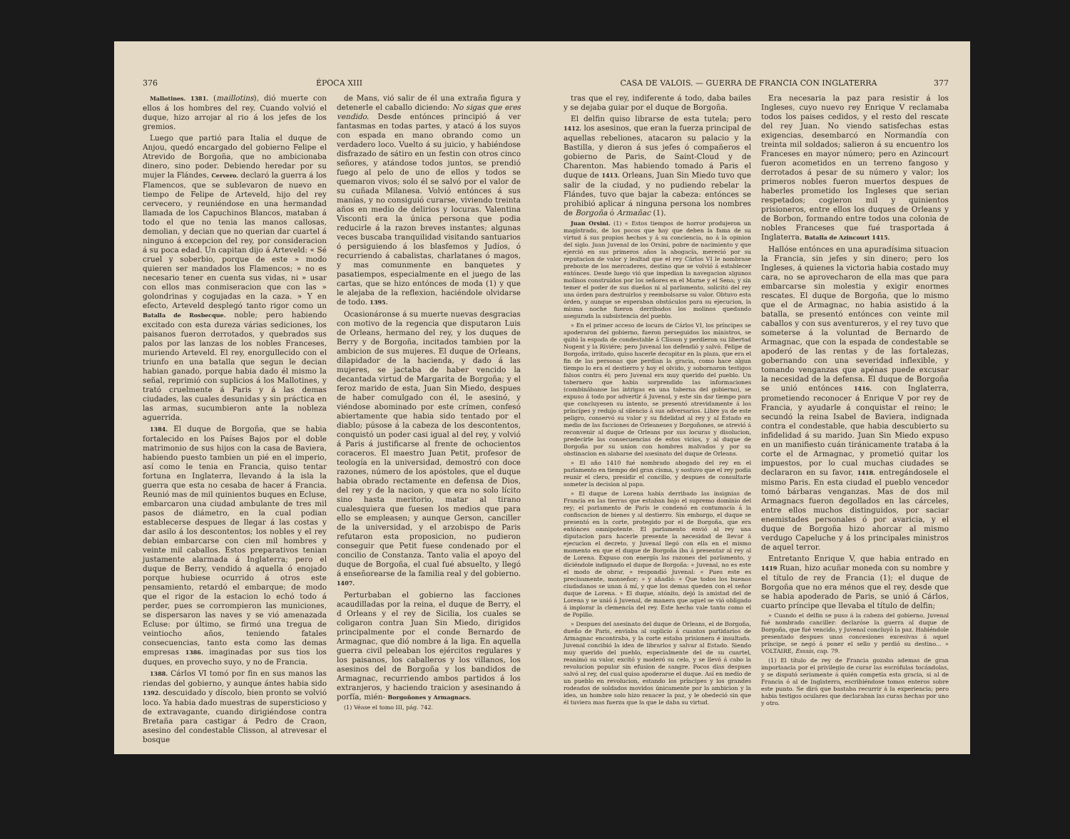376 ÉPOCA XIII
Mallotines. 1381. (maillotins), dió muerte con ellos á los hombres del rey. Cuando volvió el duque, hizo arrojar al rio á los jefes de los gremios.
Luego que partió para Italia el duque de Anjou, quedó encargado del gobierno Felipe el Atrevido de Borgoña, que no ambicionaba dinero, sino poder. Debiendo heredar por su mujer la Flándes, Cervero. declaró la guerra á los Flamencos, que se sublevaron de nuevo en tiempo de Felipe de Arteveld, hijo del rey cervecero, y reuniéndose en una hermandad llamada de los Capuchinos Blancos, mataban á todo el que no tenia las manos callosas, demolian, y decian que no querian dar cuartel á ninguno á excepcion del rey, por consideracion á su poca edad. Un capitan dijo á Arteveld: « Sé cruel y soberbio, porque de este » modo quieren ser mandados los Flamencos; » no es necesario tener en cuenta sus vidas, ni » usar con ellos mas conmiseracion que con las » golondrinas y cogujadas en la caza. » Y en efecto, Arteveld desplegó tanto rigor como un Batalla de Rosbecque. noble; pero habiendo excitado con esta dureza várias sediciones, los paisanos fueron derrotados, y quebrados sus palos por las lanzas de los nobles Franceses, muriendo Arteveld. El rey, enorgullecido con el triunfo en una batalla que segun le decian habian ganado, porque habia dado él mismo la señal, reprimió con suplicios á los Mallotines, y trató cruelmente á Paris y á las demas ciudades, las cuales desunidas y sin práctica en las armas, sucumbieron ante la nobleza aguerrida.
1384. El duque de Borgoña, que se habia fortalecido en los Países Bajos por el doble matrimonio de sus hijos con la casa de Baviera, habiendo puesto tambien un pié en el imperio, así como le tenia en Francia, quiso tentar fortuna en Inglaterra, llevando á la isla la guerra que esta no cesaba de hacer á Francia. Reunió mas de mil quinientos buques en Ecluse, embarcaron una ciudad ambulante de tres mil pasos de diámetro, en la cual podian establecerse despues de llegar á las costas y dar asilo á los descontentos; los nobles y el rey debian embarcarse con cien mil hombres y veinte mil caballos. Estos preparativos tenian justamente alarmada á Inglaterra; pero el duque de Berry, vendido á aquella ó enojado porque hubiese ocurrido á otros este pensamiento, retardó el embarque; de modo que el rigor de la estacion lo echó todo á perder, pues se corrompieron las municiones, se dispersaron las naves y se vió amenazada Ecluse: por último, se firmó una tregua de veintiocho años, teniendo fatales consecuencias, tanto esta como las demas empresas 1386. imaginadas por sus tios los duques, en provecho suyo, y no de Francia.
1388. Cárlos VI tomó por fin en sus manos las riendas del gobierno, y aunque ántes habia sido 1392. descuidado y díscolo, bien pronto se volvió loco. Ya habia dado muestras de supersticioso y de extravagante, cuando dirigiéndose contra Bretaña para castigar á Pedro de Craon, asesino del condestable Clisson, al atrevesar el bosque
de Mans, vió salir de él una extraña figura y detenerle el caballo diciendo: No sigas que eres vendido. Desde entónces principió á ver fantasmas en todas partes, y atacó á los suyos con espada en mano obrando como un verdadero loco. Vuelto á su juicio, y habiéndose disfrazado de sátiro en un festin con otros cinco señores, y atándose todos juntos, se prendió fuego al pelo de uno de ellos y todos se quemaron vivos; solo él se salvó por el valor de su cuñada Milanesa. Volvió entónces á sus manías, y no consiguió curarse, viviendo treinta años en medio de delirios y locuras. Valentina Visconti era la única persona que podia reducirle á la razon breves instantes; algunas veces buscaba tranquilidad visitando santuarios ó persiguiendo á los blasfemos y Judíos, ó recurriendo á cabalistas, charlatanes ó magos, y mas comunmente en banquetes y pasatiempos, especialmente en el juego de las cartas, que se hizo entónces de moda (1) y que le alejaba de la reflexion, haciéndole olvidarse de todo. 1395.
Ocasionáronse á su muerte nuevas desgracias con motivo de la regencia que disputaron Luis de Orleans, hermano del rey, y los duques de Berry y de Borgoña, incitados tambien por la ambicion de sus mujeres. El duque de Orleans, dilapidador de la hacienda, y dado á las mujeres, se jactaba de haber vencido la decantada virtud de Margarita de Borgoña; y el feroz marido de esta, Juan Sin Miedo, despues de haber comulgado con él, le asesinó, y viéndose abominado por este crímen, confesó abiertamente que habia sido tentado por el diablo; púsose á la cabeza de los descontentos, conquistó un poder casi igual al del rey, y volvió á Paris á justificarse al frente de ochocientos coraceros. El maestro Juan Petit, profesor de teología en la universidad, demostró con doce razones, número de los apóstoles, que el duque habia obrado rectamente en defensa de Dios, del rey y de la nacion, y que era no solo lícito sino hasta meritorio, matar al tirano cualesquiera que fuesen los medios que para ello se empleasen; y aunque Gerson, canciller de la universidad, y el arzobispo de Paris refutaron esta proposicion, no pudieron conseguir que Petit fuese condenado por el concilio de Constanza. Tanto valia el apoyo del duque de Borgoña, el cual fué absuelto, y llegó á enseñorearse de la familia real y del gobierno. 1407.
Perturbaban el gobierno las facciones acaudilladas por la reina, el duque de Berry, el d Orleans y el rey de Sicilia, los cuales se coligaron contra Juan Sin Miedo, dirigidos principalmente por el conde Bernardo de Armagnac, que dió nombre á la liga. En aquella guerra civil peleaban los ejércitos regulares y los paisanos, los caballeros y los villanos, los asesinos del de Borgoña y los bandidos de Armagnac, recurriendo ambos partidos á los extranjeros, y haciendo traicion y asesinando á porfía, mién- Borgoñones y Armagnacs.
(1) Véase el tomo III, pág. 742.
CASA DE VALOIS. — GUERRA DE FRANCIA CON INGLATERRA 377
tras que el rey, indiferente á todo, daba bailes y se dejaba guiar por el duque de Borgoña.
El delfin quiso librarse de esta tutela; pero 1412. los asesinos, que eran la fuerza principal de aquellas rebeliones, atacaron su palacio y la Bastilla, y dieron á sus jefes ó compañeros el gobierno de Paris, de Saint-Cloud y de Charenton. Mas habiendo tomado á Paris el duque de 1413. Orleans, Juan Sin Miedo tuvo que salir de la ciudad, y no pudiendo rebelar la Flándes, tuvo que bajar la cabeza: entónces se prohibió aplicar á ninguna persona los nombres de Borgoña ó Armañac (1).
Juan Orsini. (1) « Estos tiempos de horror produjeron un magistrado, de los pocos que hay que deben la fama de su virtud á sus propios hechos y á su conciencia, no á la opinion del siglo. Juan Juvenal de los Orsini, pobre de nacimiento y que ejerció en sus primeros años la abogacía, mereció por su reputacion de valor y lealtad que el rey Cárlos VI le nombrase preboste de los mercaderes, destino que se volvió á establecer entónces. Desde luego vió que impedian la navegacion algunos molinos construidos por los señores en el Marne y el Sena; y sin temer el poder de sus dueños ni al parlamento, solicitó del rey una órden para destruirlos y reembolsarse su valor. Obtuvo esta órden, y aunque se esperaban obstáculos para su ejecucion, la misma noche fueron derribados los molinos quedando asegurada la subsistencia del pueblo.
» En el primer acceso de locura de Cárlos VI, los príncipes se apoderaron del gobierno, fueron perseguidos los ministros, se quitó la espada de condestable á Clisson y perdieron su libertad Nogent y la Riviére; pero Juvenal los defendió y salvó. Felipe de Borgoña, irritado, quiso hacerle decapitar en la plaza, que era el fin de las personas que perdian la gracia, como hace algun tiempo lo era el destierro y hoy el olvido, y sobornaron testigos falsos contra él; pero Juvenal era muy querido del pueblo. Un tabernero que habia sorprendido las informaciones (combinábanse las intrigas en una taberna del gobierno), se expuso á todo por advertir á Juvenal, y este sin dar tiempo para que concluyesen su intento, se presentó atrevidamente á los príncipes y redujo al silencio á sus adversarios. Libre ya de este peligro, conservó su valor y su fidelidad al rey y al Estado en medio de las facciones de Orleaneses y Borgoñones, se atrevió á reconvenir al duque de Orleans por sus locuras y disolucion, predecirle las consecuencias de estos vicios, y al duque de Borgoña por su union con hombres malvados y por su obstinacion en alabarse del asesinato del duque de Orleans.
» El año 1410 fué nombrado abogado del rey en el parlamento en tiempo del gran cisma, y sostuvo que el rey podia reunir el clero, presidir el concilio, y despues de consultarle someter la decision al papa.
» El duque de Lorena habia derribado las insignias de Francia en las tierras que estaban bajo el supremo dominio del rey; el parlamento de Paris le condenó en contumacia á la confiscacion de bienes y al destierro. Sin embargo, el duque se presentó en la corte, protegido por el de Borgoña, que era entónces omnipotente. El parlamento envió al rey una diputacion para hacerle presente la necesidad de llevar á ejecucion el decreto, y Juvenal llegó con ella en el mismo momento en que el duque de Borgoña iba á presentar al rey al de Lorena. Expuso con energía las razones del parlamento, y diciéndole indignado el duque de Borgoña: « Juvenal, no es este el modo de obrar, » respondió Juvenal: « Pues este es precisamente, monseñor; » y añadió: « Que todos los buenos ciudadanos se unan á mí, y que los demas queden con el señor duque de Lorena. » El duque, atónito, dejó la amistad del de Lorena y se unió á Juvenal, de manera que aquel se vió obligado á implorar la clemencia del rey. Este hecho vale tanto como el de Popilio.
» Despues del asesinato del duque de Orleans, el de Borgoña, dueño de Paris, enviaba al suplicio á cuantos partidarios de Armagnac encontraba, y la corte estaba prisionera é insultada. Juvenal concibió la idea de librarlos y salvar al Estado. Siendo muy querido del pueblo, especialmente del de su cuartel, reanimó su valor, excitó y moderó su celo, y se llevó á cabo la revolucion popular sin efusion de sangre. Pocos dias despues salvó al rey, del cual quiso apoderarse el duque. Así en medio de un pueblo en revolucion, estando los príncipes y los grandes rodeados de soldados movidos únicamente por la ambicion y la idea, un hombre solo hizo renacer la paz, y le obedeció sin que él tuviera mas fuerza que la que le daba su virtud.
Era necesaria la paz para resistir á los Ingleses, cuyo nuevo rey Enrique V reclamaba todos los paises cedidos, y el resto del rescate del rey Juan. No viendo satisfechas estas exigencias, desembarcó en Normandía con treinta mil soldados; salieron á su encuentro los Franceses en mayor número; pero en Azincourt fueron acometidos en un terreno fangoso y derrotados á pesar de su número y valor; los primeros nobles fueron muertos despues de haberles prometido los Ingleses que serian respetados; cogieron mil y quinientos prisioneros, entre ellos los duques de Orleans y de Borbon, formando entre todos una colonia de nobles Franceses que fué trasportada á Inglaterra. Batalla de Azincourt 1415.
Hallóse entónces en una apuradísima situacion la Francia, sin jefes y sin dinero; pero los Ingleses, á quienes la victoria habia costado muy cara, no se aprovecharon de ella mas que para embarcarse sin molestia y exigir enormes rescates. El duque de Borgoña, que lo mismo que el de Armagnac, no habia asistido á la batalla, se presentó entónces con veinte mil caballos y con sus aventureros, y el rey tuvo que someterse á la voluntad de Bernardo de Armagnac, que con la espada de condestable se apoderó de las rentas y de las fortalezas, gobernando con una severidad inflexible, y tomando venganzas que apénas puede excusar la necesidad de la defensa. El duque de Borgoña se unió entónces 1416. con Inglaterra, prometiendo reconocer á Enrique V por rey de Francia, y ayudarle á conquistar el reino; le secundó la reina Isabel de Baviera, indignada contra el condestable, que habia descubierto su infidelidad á su marido. Juan Sin Miedo expuso en un manifiesto cuán tiránicamente trataba á la corte el de Armagnac, y prometió quitar los impuestos, por lo cual muchas ciudades se declararon en su favor, 1418. entregándosele el mismo Paris. En esta ciudad el pueblo vencedor tomó bárbaras venganzas. Mas de dos mil Armagnacs fueron degollados en las cárceles, entre ellos muchos distinguidos, por saciar enemistades personales ó por avaricia, y el duque de Borgoña hizo ahorcar al mismo verdugo Capeluche y á los principales ministros de aquel terror.
Entretanto Enrique V, que habia entrado en 1419 Ruan, hizo acuñar moneda con su nombre y el título de rey de Francia (1); el duque de Borgoña que no era ménos que el rey, desde que se habia apoderado de Paris, se unió á Cárlos, cuarto príncipe que llevaba el título de delfin;
» Cuando el delfin se puso á la cabeza del gobierno, Juvenal fué nombrado canciller: declaróse la guerra al duque de Borgoña, que fué vencido, y Juvenal concluyó la paz. Habiéndole presentado despues unas concesiones excesivas á aquel príncipe, se negó á poner el sello y perdió su destino... » VOLTAIRE, Essais, cap. 79.
(1) El título de rey de Francia gozaba ademas de gran importancia por el privilegio de curar las escrófulas tocándolas, y se disputó seriamente á quién competia esta gracia, si al de Francia ó al de Inglaterra, escribiéndose tomos enteros sobre este punto. Se dirá que bastaba recurrir á la experiencia; pero habia testigos oculares que declaraban las curas hechas por uno y otro.